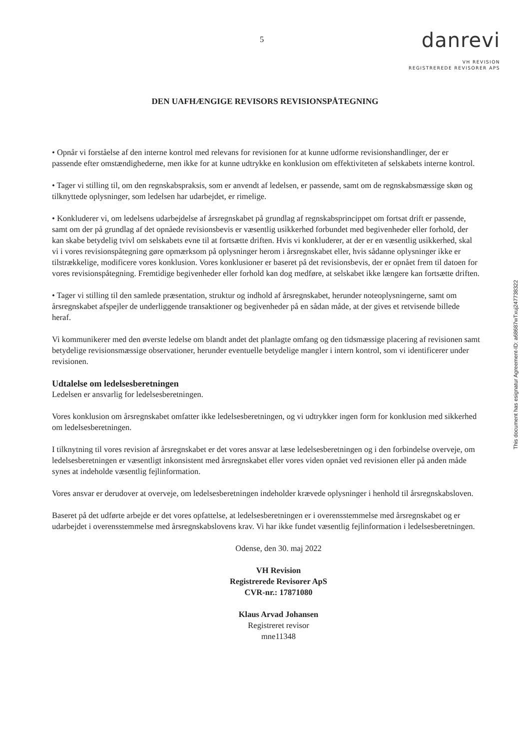5
danrevi
VH REVISION
REGISTREREDE REVISORER APS
DEN UAFHÆNGIGE REVISORS REVISIONSPÅTEGNING
• Opnår vi forståelse af den interne kontrol med relevans for revisionen for at kunne udforme revisionshandlinger, der er passende efter omstændighederne, men ikke for at kunne udtrykke en konklusion om effektiviteten af selskabets interne kontrol.
• Tager vi stilling til, om den regnskabspraksis, som er anvendt af ledelsen, er passende, samt om de regnskabsmæssige skøn og tilknyttede oplysninger, som ledelsen har udarbejdet, er rimelige.
• Konkluderer vi, om ledelsens udarbejdelse af årsregnskabet på grundlag af regnskabsprincippet om fortsat drift er passende, samt om der på grundlag af det opnåede revisionsbevis er væsentlig usikkerhed forbundet med begivenheder eller forhold, der kan skabe betydelig tvivl om selskabets evne til at fortsætte driften. Hvis vi konkluderer, at der er en væsentlig usikkerhed, skal vi i vores revisionspåtegning gøre opmærksom på oplysninger herom i årsregnskabet eller, hvis sådanne oplysninger ikke er tilstrækkelige, modificere vores konklusion. Vores konklusioner er baseret på det revisionsbevis, der er opnået frem til datoen for vores revisionspåtegning. Fremtidige begivenheder eller forhold kan dog medføre, at selskabet ikke længere kan fortsætte driften.
• Tager vi stilling til den samlede præsentation, struktur og indhold af årsregnskabet, herunder noteoplysningerne, samt om årsregnskabet afspejler de underliggende transaktioner og begivenheder på en sådan måde, at der gives et retvisende billede heraf.
Vi kommunikerer med den øverste ledelse om blandt andet det planlagte omfang og den tidsmæssige placering af revisionen samt betydelige revisionsmæssige observationer, herunder eventuelle betydelige mangler i intern kontrol, som vi identificerer under revisionen.
Udtalelse om ledelsesberetningen
Ledelsen er ansvarlig for ledelsesberetningen.
Vores konklusion om årsregnskabet omfatter ikke ledelsesberetningen, og vi udtrykker ingen form for konklusion med sikkerhed om ledelsesberetningen.
I tilknytning til vores revision af årsregnskabet er det vores ansvar at læse ledelsesberetningen og i den forbindelse overveje, om ledelsesberetningen er væsentligt inkonsistent med årsregnskabet eller vores viden opnået ved revisionen eller på anden måde synes at indeholde væsentlig fejlinformation.
Vores ansvar er derudover at overveje, om ledelsesberetningen indeholder krævede oplysninger i henhold til årsregnskabsloven.
Baseret på det udførte arbejde er det vores opfattelse, at ledelsesberetningen er i overensstemmelse med årsregnskabet og er udarbejdet i overensstemmelse med årsregnskabslovens krav. Vi har ikke fundet væsentlig fejlinformation i ledelsesberetningen.
Odense, den 30. maj 2022
VH Revision
Registrerede Revisorer ApS
CVR-nr.: 17871080
Klaus Arvad Johansen
Registreret revisor
mne11348
This document has esignatur Agreement-ID: a68687wTxuj247738322